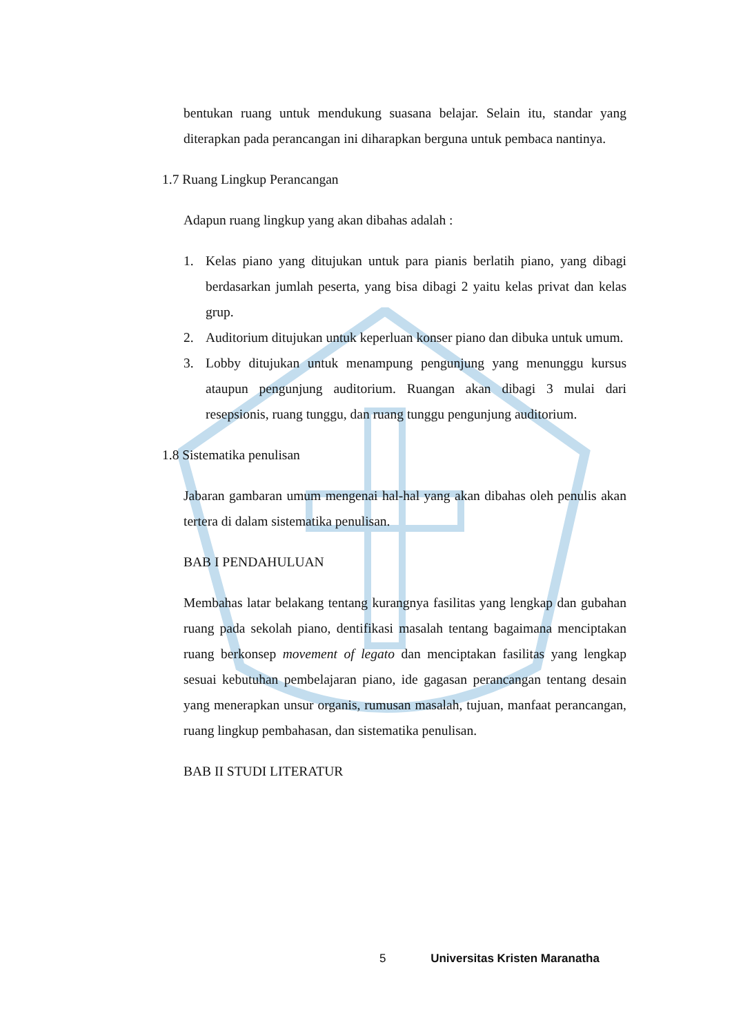bentukan ruang untuk mendukung suasana belajar. Selain itu, standar yang diterapkan pada perancangan ini diharapkan berguna untuk pembaca nantinya.
1.7 Ruang Lingkup Perancangan
Adapun ruang lingkup yang akan dibahas adalah :
1. Kelas piano yang ditujukan untuk para pianis berlatih piano, yang dibagi berdasarkan jumlah peserta, yang bisa dibagi 2 yaitu kelas privat dan kelas grup.
2. Auditorium ditujukan untuk keperluan konser piano dan dibuka untuk umum.
3. Lobby ditujukan untuk menampung pengunjung yang menunggu kursus ataupun pengunjung auditorium. Ruangan akan dibagi 3 mulai dari resepsionis, ruang tunggu, dan ruang tunggu pengunjung auditorium.
1.8 Sistematika penulisan
Jabaran gambaran umum mengenai hal-hal yang akan dibahas oleh penulis akan tertera di dalam sistematika penulisan.
BAB I PENDAHULUAN
Membahas latar belakang tentang kurangnya fasilitas yang lengkap dan gubahan ruang pada sekolah piano, dentifikasi masalah tentang bagaimana menciptakan ruang berkonsep movement of legato dan menciptakan fasilitas yang lengkap sesuai kebutuhan pembelajaran piano, ide gagasan perancangan tentang desain yang menerapkan unsur organis, rumusan masalah, tujuan, manfaat perancangan, ruang lingkup pembahasan, dan sistematika penulisan.
BAB II STUDI LITERATUR
5 Universitas Kristen Maranatha